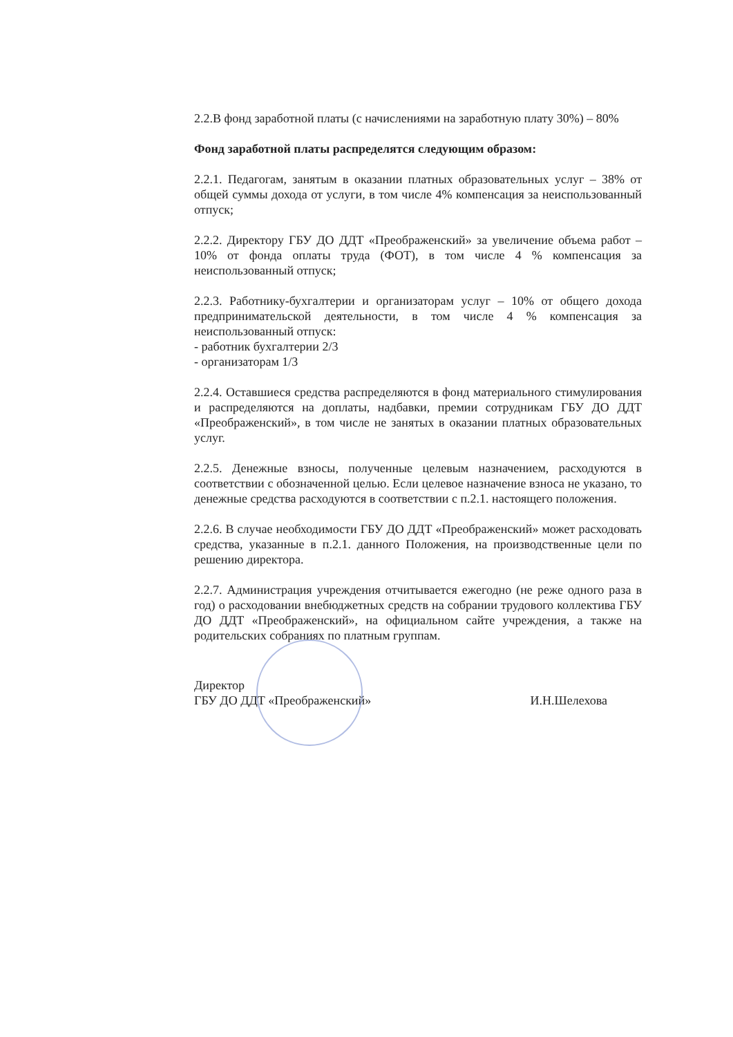2.2.В фонд заработной платы (с начислениями на заработную плату 30%) – 80%
Фонд заработной платы распределятся следующим образом:
2.2.1. Педагогам, занятым в оказании платных образовательных услуг – 38% от общей суммы дохода от услуги, в том числе 4% компенсация за неиспользованный отпуск;
2.2.2. Директору ГБУ ДО ДДТ «Преображенский» за увеличение объема работ – 10% от фонда оплаты труда (ФОТ), в том числе 4 % компенсация за неиспользованный отпуск;
2.2.3. Работнику-бухгалтерии и организаторам услуг – 10% от общего дохода предпринимательской деятельности, в том числе 4 % компенсация за неиспользованный отпуск:
- работник бухгалтерии 2/3
- организаторам 1/3
2.2.4. Оставшиеся средства распределяются в фонд материального стимулирования и распределяются на доплаты, надбавки, премии сотрудникам ГБУ ДО ДДТ «Преображенский», в том числе не занятых в оказании платных образовательных услуг.
2.2.5. Денежные взносы, полученные целевым назначением, расходуются в соответствии с обозначенной целью. Если целевое назначение взноса не указано, то денежные средства расходуются в соответствии с п.2.1. настоящего положения.
2.2.6. В случае необходимости ГБУ ДО ДДТ «Преображенский» может расходовать средства, указанные в п.2.1. данного Положения, на производственные цели по решению директора.
2.2.7. Администрация учреждения отчитывается ежегодно (не реже одного раза в год) о расходовании внебюджетных средств на собрании трудового коллектива ГБУ ДО ДДТ «Преображенский», на официальном сайте учреждения, а также на родительских собраниях по платным группам.
Директор
ГБУ ДО ДДТ «Преображенский»
И.Н.Шелехова